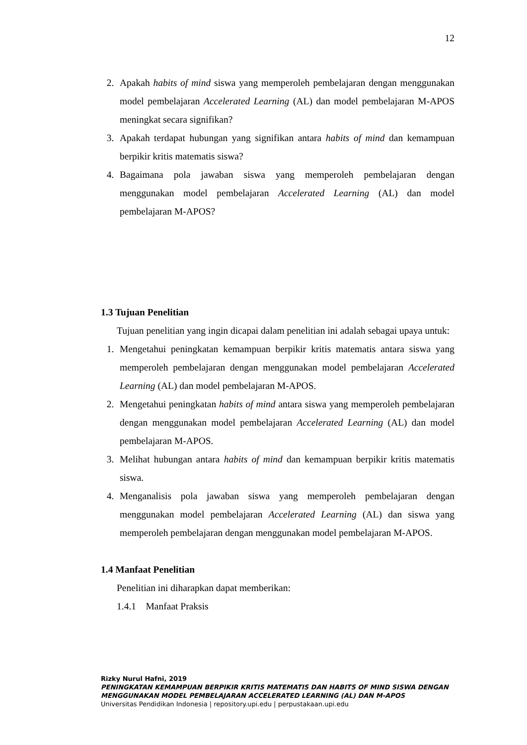12
2. Apakah habits of mind siswa yang memperoleh pembelajaran dengan menggunakan model pembelajaran Accelerated Learning (AL) dan model pembelajaran M-APOS meningkat secara signifikan?
3. Apakah terdapat hubungan yang signifikan antara habits of mind dan kemampuan berpikir kritis matematis siswa?
4. Bagaimana pola jawaban siswa yang memperoleh pembelajaran dengan menggunakan model pembelajaran Accelerated Learning (AL) dan model pembelajaran M-APOS?
1.3 Tujuan Penelitian
Tujuan penelitian yang ingin dicapai dalam penelitian ini adalah sebagai upaya untuk:
1. Mengetahui peningkatan kemampuan berpikir kritis matematis antara siswa yang memperoleh pembelajaran dengan menggunakan model pembelajaran Accelerated Learning (AL) dan model pembelajaran M-APOS.
2. Mengetahui peningkatan habits of mind antara siswa yang memperoleh pembelajaran dengan menggunakan model pembelajaran Accelerated Learning (AL) dan model pembelajaran M-APOS.
3. Melihat hubungan antara habits of mind dan kemampuan berpikir kritis matematis siswa.
4. Menganalisis pola jawaban siswa yang memperoleh pembelajaran dengan menggunakan model pembelajaran Accelerated Learning (AL) dan siswa yang memperoleh pembelajaran dengan menggunakan model pembelajaran M-APOS.
1.4 Manfaat Penelitian
Penelitian ini diharapkan dapat memberikan:
1.4.1 Manfaat Praksis
Rizky Nurul Hafni, 2019
PENINGKATAN KEMAMPUAN BERPIKIR KRITIS MATEMATIS DAN HABITS OF MIND SISWA DENGAN MENGGUNAKAN MODEL PEMBELAJARAN ACCELERATED LEARNING (AL) DAN M-APOS
Universitas Pendidikan Indonesia | repository.upi.edu | perpustakaan.upi.edu